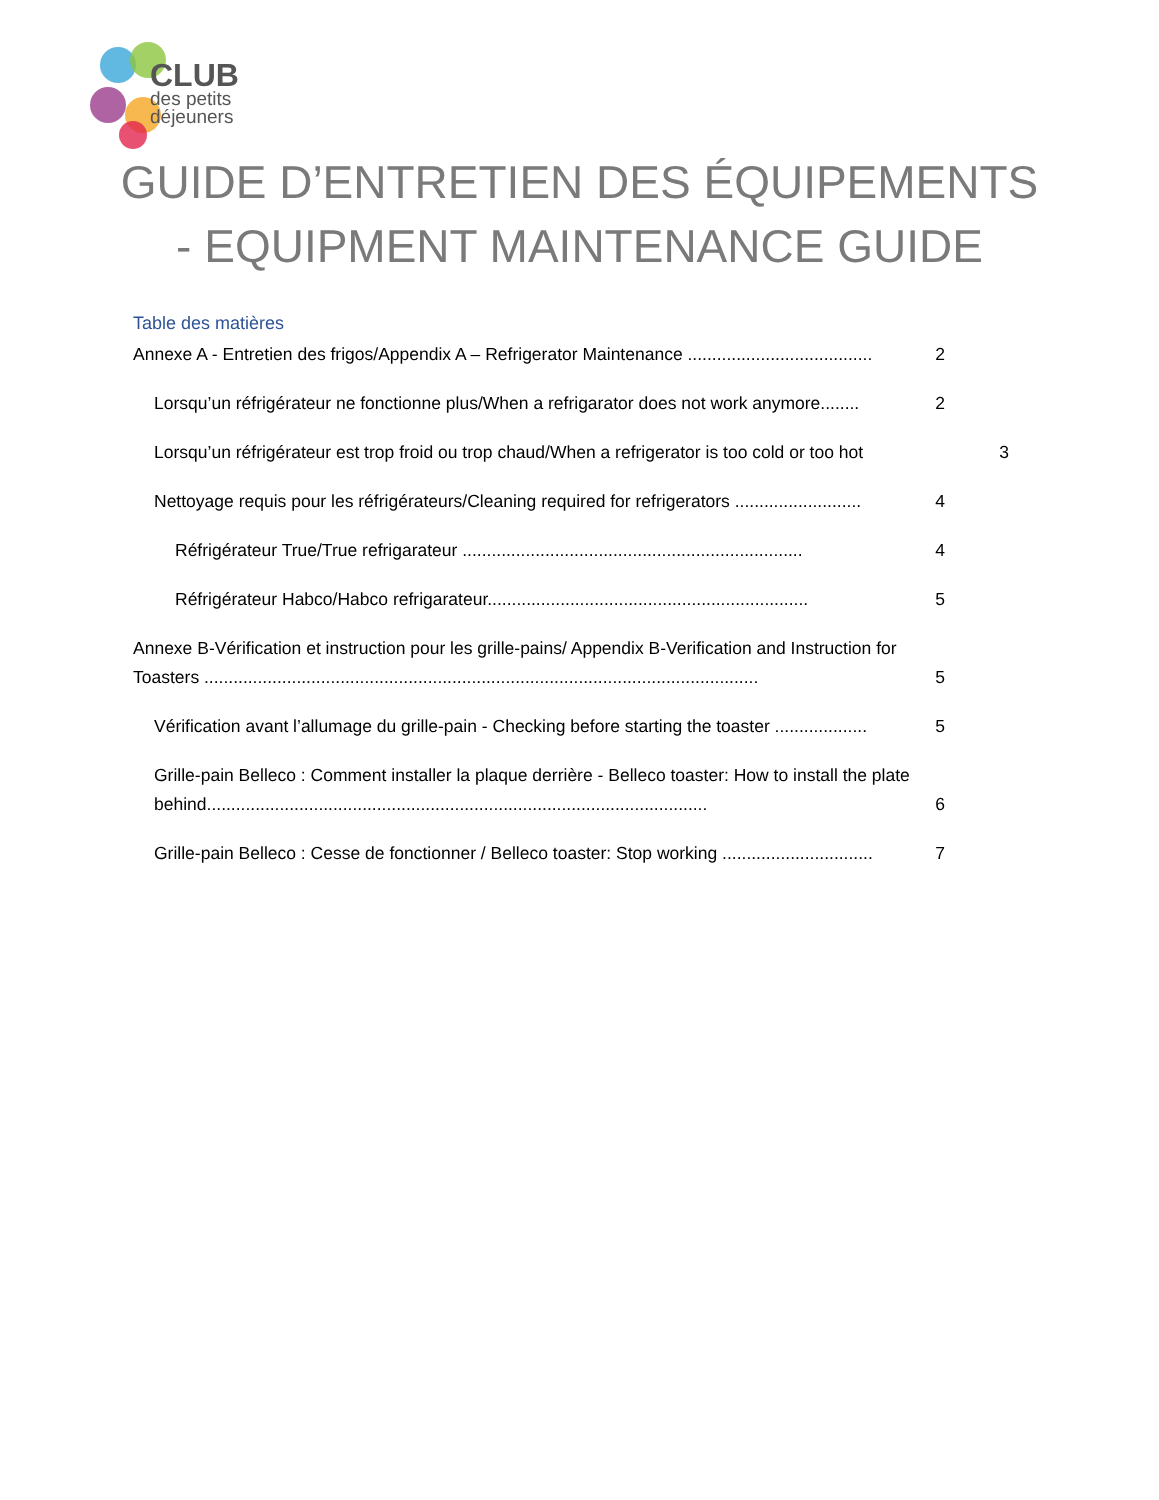CLUB
des petits
déjeuners
GUIDE D’ENTRETIEN DES ÉQUIPEMENTS - EQUIPMENT MAINTENANCE GUIDE
Table des matières
Annexe A - Entretien des frigos/Appendix A – Refrigerator Maintenance ...................................... 2
Lorsqu’un réfrigérateur ne fonctionne plus/When a refrigarator does not work anymore........ 2
Lorsqu’un réfrigérateur est trop froid ou trop chaud/When a refrigerator is too cold or too hot 3
Nettoyage requis pour les réfrigérateurs/Cleaning required for refrigerators .......................... 4
Réfrigérateur True/True refrigarateur ...................................................................... 4
Réfrigérateur Habco/Habco refrigarateur.................................................................. 5
Annexe B-Vérification et instruction pour les grille-pains/ Appendix B-Verification and Instruction for Toasters .................................................................................................................. 5
Vérification avant l’allumage du grille-pain - Checking before starting the toaster ................... 5
Grille-pain Belleco : Comment installer la plaque derrière - Belleco toaster: How to install the plate behind....................................................................................................... 6
Grille-pain Belleco : Cesse de fonctionner / Belleco toaster: Stop working ............................... 7